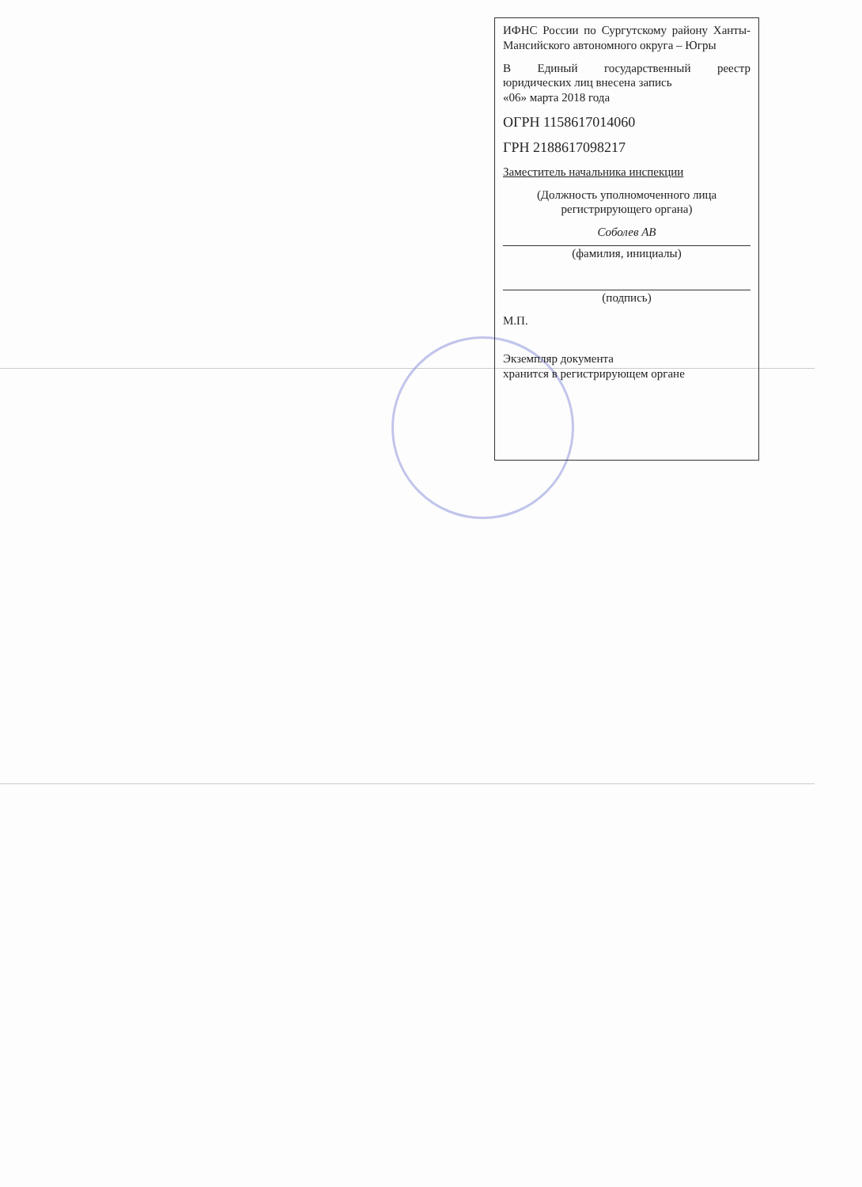ИФНС России по Сургутскому району Ханты-Мансийского автономного округа – Югры
В Единый государственный реестр юридических лиц внесена запись
«06» марта 2018 года
ОГРН 1158617014060
ГРН 2188617098217
Заместитель начальника инспекции
(Должность уполномоченного лица регистрирующего органа)
Соболев АВ
(фамилия, инициалы)
(подпись)
М.П.
Экземпляр документа
хранится в регистрирующем органе